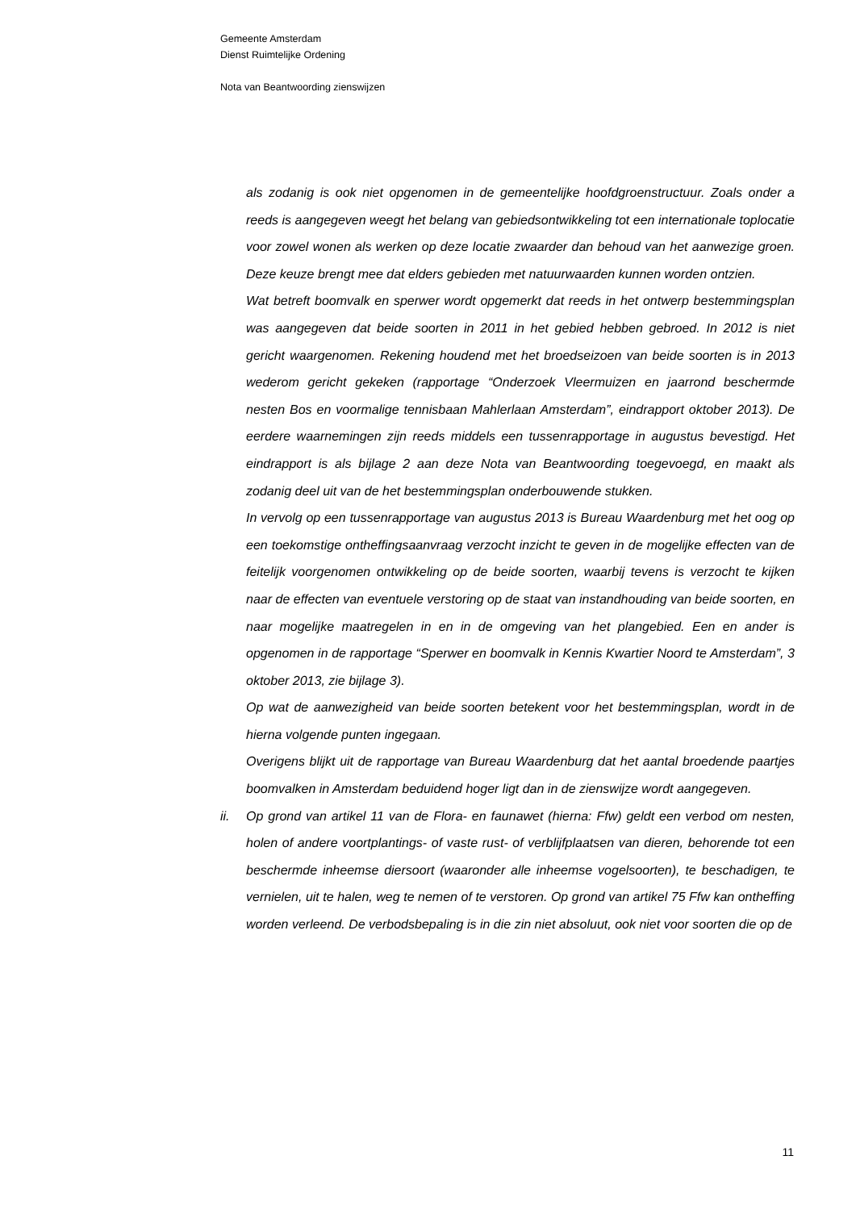Gemeente Amsterdam
Dienst Ruimtelijke Ordening
Nota van Beantwoording zienswijzen
als zodanig is ook niet opgenomen in de gemeentelijke hoofdgroenstructuur. Zoals onder a reeds is aangegeven weegt het belang van gebiedsontwikkeling tot een internationale toplocatie voor zowel wonen als werken op deze locatie zwaarder dan behoud van het aanwezige groen. Deze keuze brengt mee dat elders gebieden met natuurwaarden kunnen worden ontzien.
Wat betreft boomvalk en sperwer wordt opgemerkt dat reeds in het ontwerp bestemmingsplan was aangegeven dat beide soorten in 2011 in het gebied hebben gebroed. In 2012 is niet gericht waargenomen. Rekening houdend met het broedseizoen van beide soorten is in 2013 wederom gericht gekeken (rapportage “Onderzoek Vleermuizen en jaarrond beschermde nesten Bos en voormalige tennisbaan Mahlerlaan Amsterdam”, eindrapport oktober 2013). De eerdere waarnemingen zijn reeds middels een tussenrapportage in augustus bevestigd. Het eindrapport is als bijlage 2 aan deze Nota van Beantwoording toegevoegd, en maakt als zodanig deel uit van de het bestemmingsplan onderbouwende stukken.
In vervolg op een tussenrapportage van augustus 2013 is Bureau Waardenburg met het oog op een toekomstige ontheffingsaanvraag verzocht inzicht te geven in de mogelijke effecten van de feitelijk voorgenomen ontwikkeling op de beide soorten, waarbij tevens is verzocht te kijken naar de effecten van eventuele verstoring op de staat van instandhouding van beide soorten, en naar mogelijke maatregelen in en in de omgeving van het plangebied. Een en ander is opgenomen in de rapportage “Sperwer en boomvalk in Kennis Kwartier Noord te Amsterdam”, 3 oktober 2013, zie bijlage 3).
Op wat de aanwezigheid van beide soorten betekent voor het bestemmingsplan, wordt in de hierna volgende punten ingegaan.
Overigens blijkt uit de rapportage van Bureau Waardenburg dat het aantal broedende paartjes boomvalken in Amsterdam beduidend hoger ligt dan in de zienswijze wordt aangegeven.
ii. Op grond van artikel 11 van de Flora- en faunawet (hierna: Ffw) geldt een verbod om nesten, holen of andere voortplantings- of vaste rust- of verblijfplaatsen van dieren, behorende tot een beschermde inheemse diersoort (waaronder alle inheemse vogelsoorten), te beschadigen, te vernielen, uit te halen, weg te nemen of te verstoren. Op grond van artikel 75 Ffw kan ontheffing worden verleend. De verbodsbepaling is in die zin niet absoluut, ook niet voor soorten die op de
11